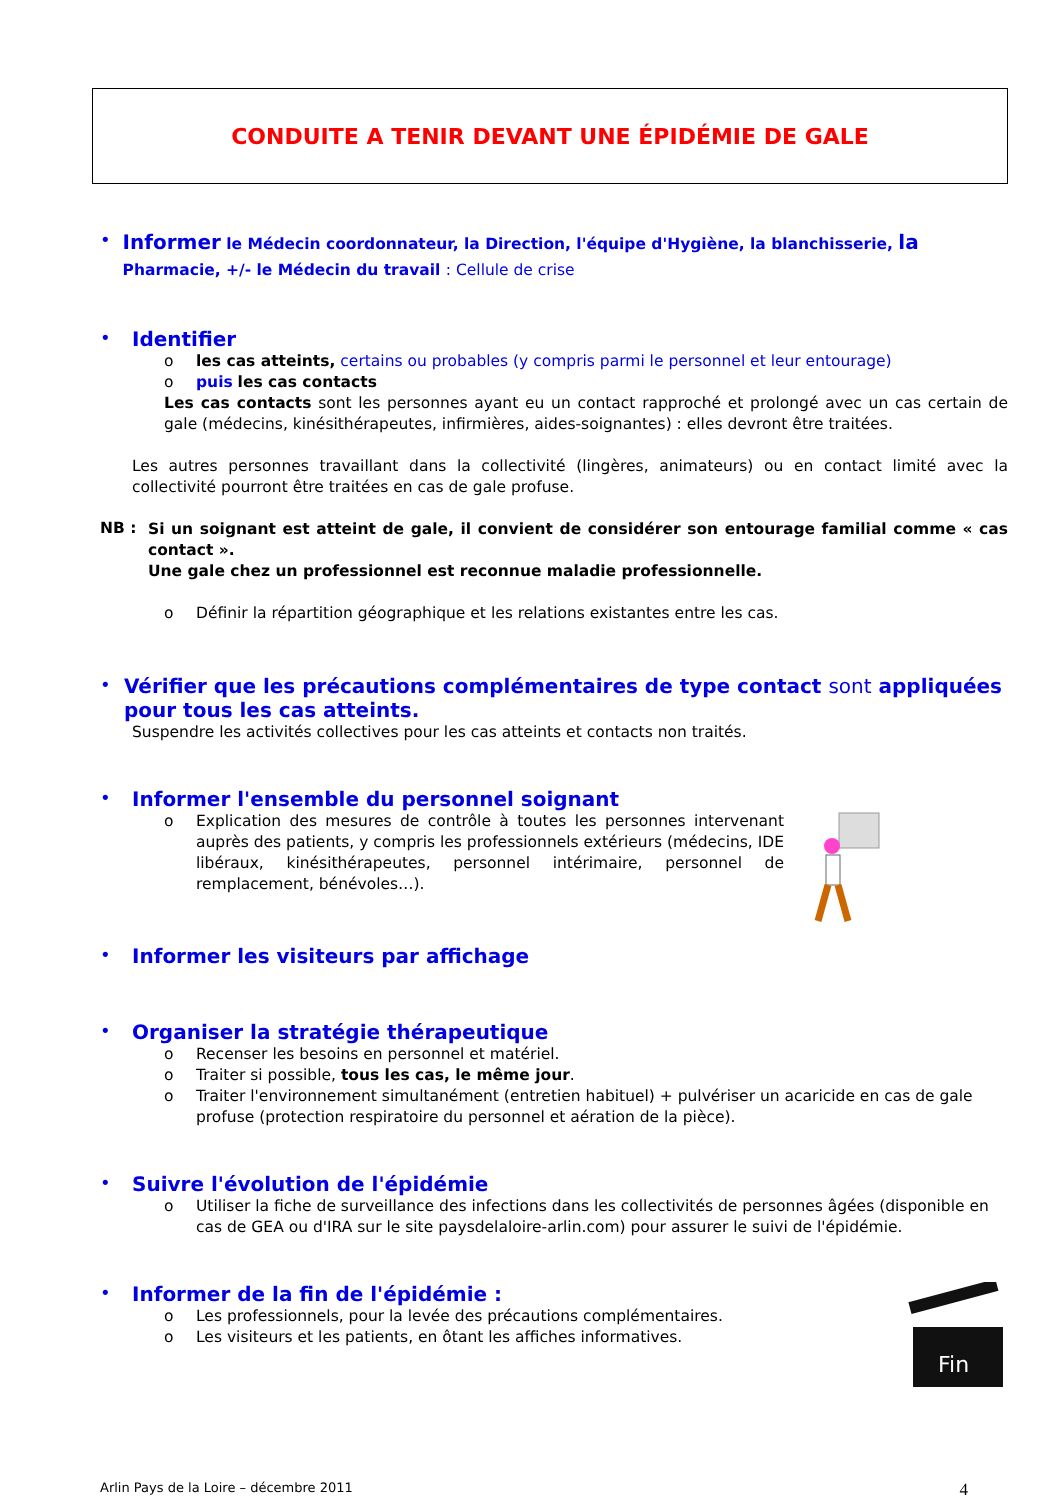CONDUITE A TENIR DEVANT UNE ÉPIDÉMIE DE GALE
•
Informer le Médecin coordonnateur, la Direction, l'équipe d'Hygiène, la blanchisserie, la Pharmacie, +/- le Médecin du travail : Cellule de crise
• Identifier
o les cas atteints, certains ou probables (y compris parmi le personnel et leur entourage)
o puis les cas contacts
Les cas contacts sont les personnes ayant eu un contact rapproché et prolongé avec un cas certain de gale (médecins, kinésithérapeutes, infirmières, aides-soignantes) : elles devront être traitées.
Les autres personnes travaillant dans la collectivité (lingères, animateurs) ou en contact limité avec la collectivité pourront être traitées en cas de gale profuse.
NB :
Si un soignant est atteint de gale, il convient de considérer son entourage familial comme « cas contact ».
Une gale chez un professionnel est reconnue maladie professionnelle.
o Définir la répartition géographique et les relations existantes entre les cas.
• Vérifier que les précautions complémentaires de type contact sont appliquées pour tous les cas atteints.
Suspendre les activités collectives pour les cas atteints et contacts non traités.
• Informer l'ensemble du personnel soignant
o
Explication des mesures de contrôle à toutes les personnes intervenant auprès des patients, y compris les professionnels extérieurs (médecins, IDE libéraux, kinésithérapeutes, personnel intérimaire, personnel de remplacement, bénévoles…).
• Informer les visiteurs par affichage
• Organiser la stratégie thérapeutique
o Recenser les besoins en personnel et matériel.
o Traiter si possible, tous les cas, le même jour.
o Traiter l'environnement simultanément (entretien habituel) + pulvériser un acaricide en cas de gale profuse (protection respiratoire du personnel et aération de la pièce).
• Suivre l'évolution de l'épidémie
o Utiliser la fiche de surveillance des infections dans les collectivités de personnes âgées (disponible en cas de GEA ou d'IRA sur le site paysdelaloire-arlin.com) pour assurer le suivi de l'épidémie.
• Informer de la fin de l'épidémie :
o Les professionnels, pour la levée des précautions complémentaires.
o Les visiteurs et les patients, en ôtant les affiches informatives.
Fin
Arlin Pays de la Loire – décembre 2011 4